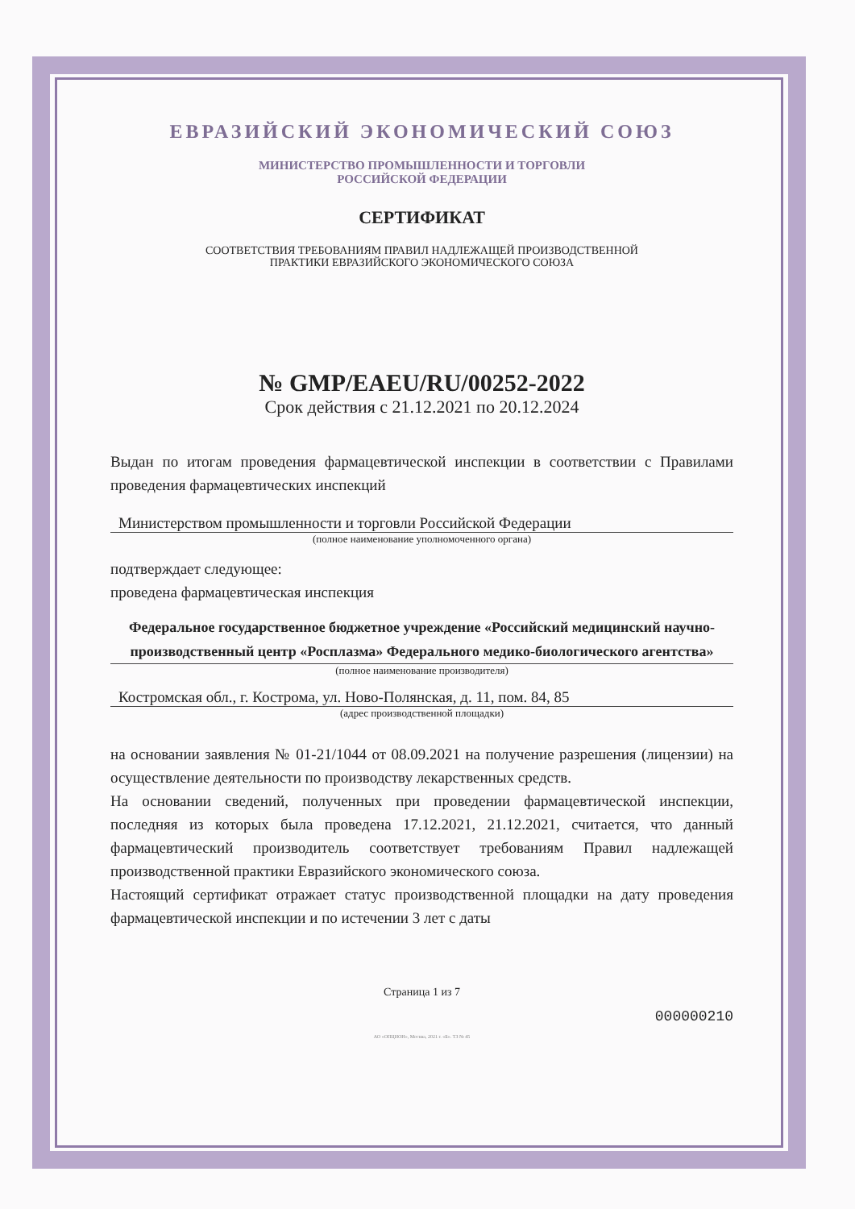ЕВРАЗИЙСКИЙ ЭКОНОМИЧЕСКИЙ СОЮЗ
МИНИСТЕРСТВО ПРОМЫШЛЕННОСТИ И ТОРГОВЛИ
РОССИЙСКОЙ ФЕДЕРАЦИИ
СЕРТИФИКАТ
СООТВЕТСТВИЯ ТРЕБОВАНИЯМ ПРАВИЛ НАДЛЕЖАЩЕЙ ПРОИЗВОДСТВЕННОЙ
ПРАКТИКИ ЕВРАЗИЙСКОГО ЭКОНОМИЧЕСКОГО СОЮЗА
№ GMP/EAEU/RU/00252-2022
Срок действия с 21.12.2021 по 20.12.2024
Выдан по итогам проведения фармацевтической инспекции в соответствии с Правилами проведения фармацевтических инспекций
Министерством промышленности и торговли Российской Федерации
(полное наименование уполномоченного органа)
подтверждает следующее:
проведена фармацевтическая инспекция
Федеральное государственное бюджетное учреждение «Российский медицинский научно-производственный центр «Росплазма» Федерального медико-биологического агентства»
(полное наименование производителя)
Костромская обл., г. Кострома, ул. Ново-Полянская, д. 11, пом. 84, 85
(адрес производственной площадки)
на основании заявления № 01-21/1044 от 08.09.2021 на получение разрешения (лицензии) на осуществление деятельности по производству лекарственных средств.
На основании сведений, полученных при проведении фармацевтической инспекции, последняя из которых была проведена 17.12.2021, 21.12.2021, считается, что данный фармацевтический производитель соответствует требованиям Правил надлежащей производственной практики Евразийского экономического союза.
Настоящий сертификат отражает статус производственной площадки на дату проведения фармацевтической инспекции и по истечении 3 лет с даты
Страница 1 из 7
000000210
АО «ОПЦИОН», Москва, 2021 г. «Б». ТЗ № 45